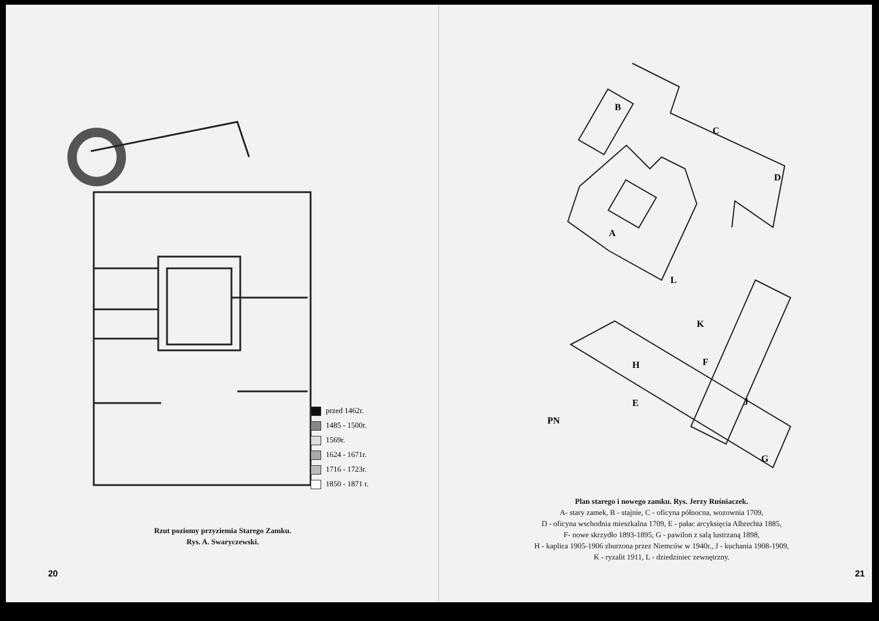przed 1462r.
1485 - 1500r.
1569r.
1624 - 1671r.
1716 - 1723r.
1850 - 1871 r.
Rzut poziomy przyziemia Starego Zamku.
Rys. A. Swaryczewski.
20
B
C
D
A
L
K
H
F
E
J
G
PN
Plan starego i nowego zamku. Rys. Jerzy Ruśniaczek.
A- stary zamek, B - stajnie, C - oficyna północna, wozownia 1709,
D - oficyna wschodnia mieszkalna 1709, E - pałac arcyksięcia Albrechta 1885,
F- nowe skrzydło 1893-1895, G - pawilon z salą lustrzaną 1898,
H - kaplica 1905-1906 zburzona przez Niemców w 1940r., J - kuchania 1908-1909,
K - ryzalit 1911, L - dziedziniec zewnętrzny.
21